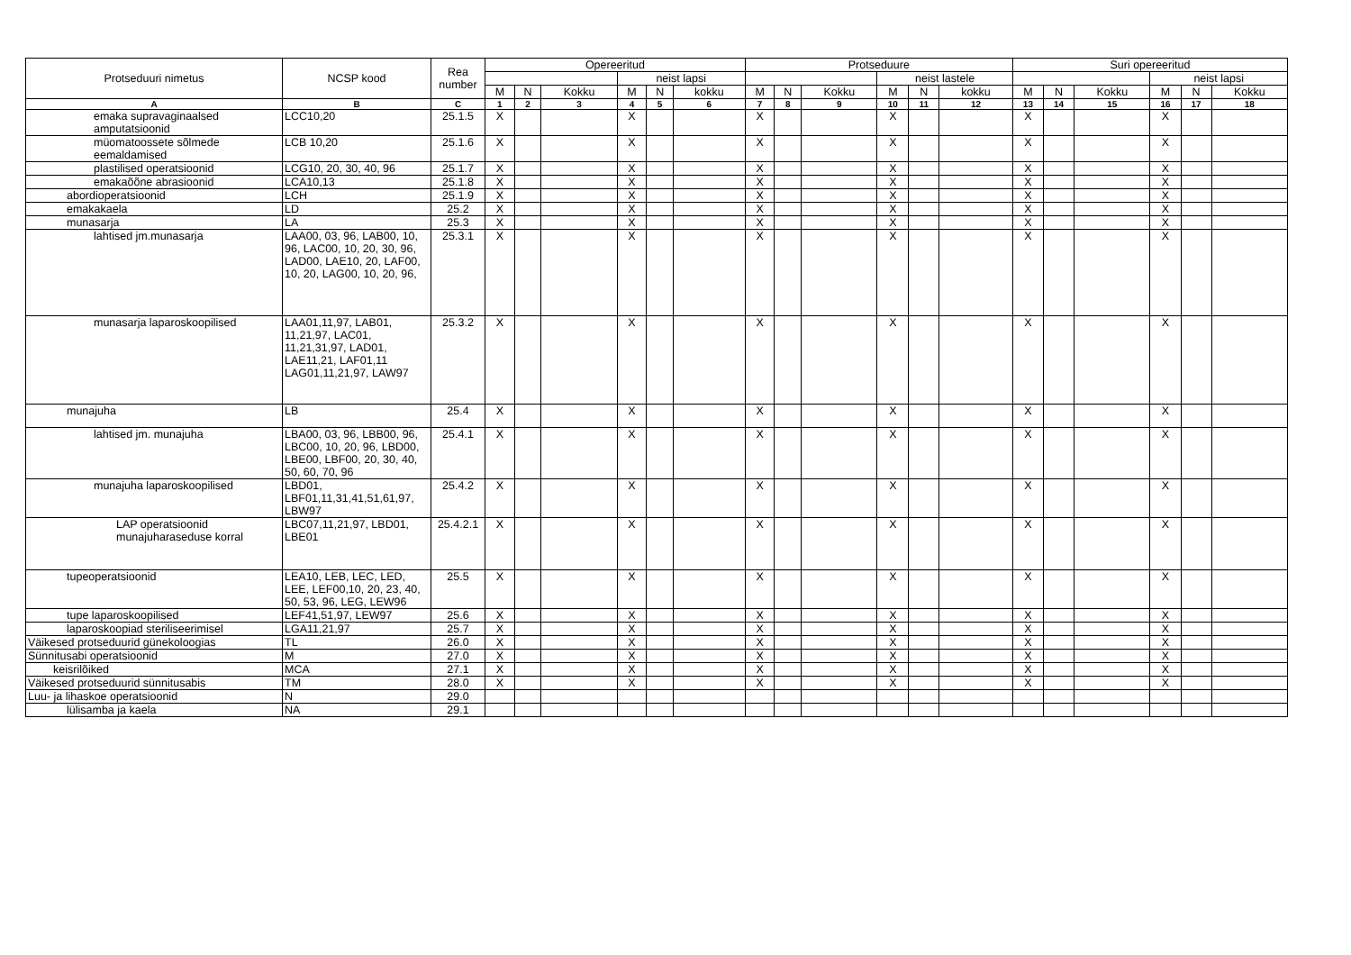| Protseduuri nimetus | NCSP kood | Rea number | Opereeritud | | | | | | Protseduure | | | | | | Suri opereeritud | | | | | |
| --- | --- | --- | --- | --- | --- | --- | --- | --- | --- | --- | --- | --- | --- | --- | --- | --- | --- | --- | --- | --- |
| | | | | | | neist lapsi | | | | | | neist lastele | | | | | | neist lapsi | | |
| | | | M | N | Kokku | M | N | kokku | M | N | Kokku | M | N | kokku | M | N | Kokku | M | N | Kokku |
| A | B | C | 1 | 2 | 3 | 4 | 5 | 6 | 7 | 8 | 9 | 10 | 11 | 12 | 13 | 14 | 15 | 16 | 17 | 18 |
| emaka supravaginaalsed amputatsioonid | LCC10,20 | 25.1.5 | X | | | X | | | X | | | X | | | X | | | X | | |
| müomatoossete sõlmede eemaldamised | LCB 10,20 | 25.1.6 | X | | | X | | | X | | | X | | | X | | | X | | |
| plastilised operatsioonid | LCG10, 20, 30, 40, 96 | 25.1.7 | X | | | X | | | X | | | X | | | X | | | X | | |
| emakaõõne abrasioonid | LCA10,13 | 25.1.8 | X | | | X | | | X | | | X | | | X | | | X | | |
| abordioperatsioonid | LCH | 25.1.9 | X | | | X | | | X | | | X | | | X | | | X | | |
| emakakaela | LD | 25.2 | X | | | X | | | X | | | X | | | X | | | X | | |
| munasarja | LA | 25.3 | X | | | X | | | X | | | X | | | X | | | X | | |
| lahtised jm.munasarja | LAA00, 03, 96, LAB00, 10, 96, LAC00, 10, 20, 30, 96, LAD00, LAE10, 20, LAF00, 10, 20, LAG00, 10, 20, 96, | 25.3.1 | X | | | X | | | X | | | X | | | X | | | X | | |
| munasarja laparoskoopilised | LAA01,11,97, LAB01, 11,21,97, LAC01, 11,21,31,97, LAD01, LAE11,21, LAF01,11 LAG01,11,21,97, LAW97 | 25.3.2 | X | | | X | | | X | | | X | | | X | | | X | | |
| munajuha | LB | 25.4 | X | | | X | | | X | | | X | | | X | | | X | | |
| lahtised jm. munajuha | LBA00, 03, 96, LBB00, 96, LBC00, 10, 20, 96, LBD00, LBE00, LBF00, 20, 30, 40, 50, 60, 70, 96 | 25.4.1 | X | | | X | | | X | | | X | | | X | | | X | | |
| munajuha laparoskoopilised | LBD01, LBF01,11,31,41,51,61,97, LBW97 | 25.4.2 | X | | | X | | | X | | | X | | | X | | | X | | |
| LAP operatsioonid munajuharaseduse korral | LBC07,11,21,97, LBD01, LBE01 | 25.4.2.1 | X | | | X | | | X | | | X | | | X | | | X | | |
| tupeoperatsioonid | LEA10, LEB, LEC, LED, LEE, LEF00,10, 20, 23, 40, 50, 53, 96, LEG, LEW96 | 25.5 | X | | | X | | | X | | | X | | | X | | | X | | |
| tupe laparoskoopilised | LEF41,51,97, LEW97 | 25.6 | X | | | X | | | X | | | X | | | X | | | X | | |
| laparoskoopiad steriliseerimisel | LGA11,21,97 | 25.7 | X | | | X | | | X | | | X | | | X | | | X | | |
| Väikesed protseduurid günekoloogias | TL | 26.0 | X | | | X | | | X | | | X | | | X | | | X | | |
| Sünnitusabi operatsioonid | M | 27.0 | X | | | X | | | X | | | X | | | X | | | X | | |
| keisrilõiked | MCA | 27.1 | X | | | X | | | X | | | X | | | X | | | X | | |
| Väikesed protseduurid sünnitusabis | TM | 28.0 | X | | | X | | | X | | | X | | | X | | | X | | |
| Luu- ja lihaskoe operatsioonid | N | 29.0 | | | | | | | | | | | | | | | | | | |
| lülisamba ja kaela | NA | 29.1 | | | | | | | | | | | | | | | | | | |